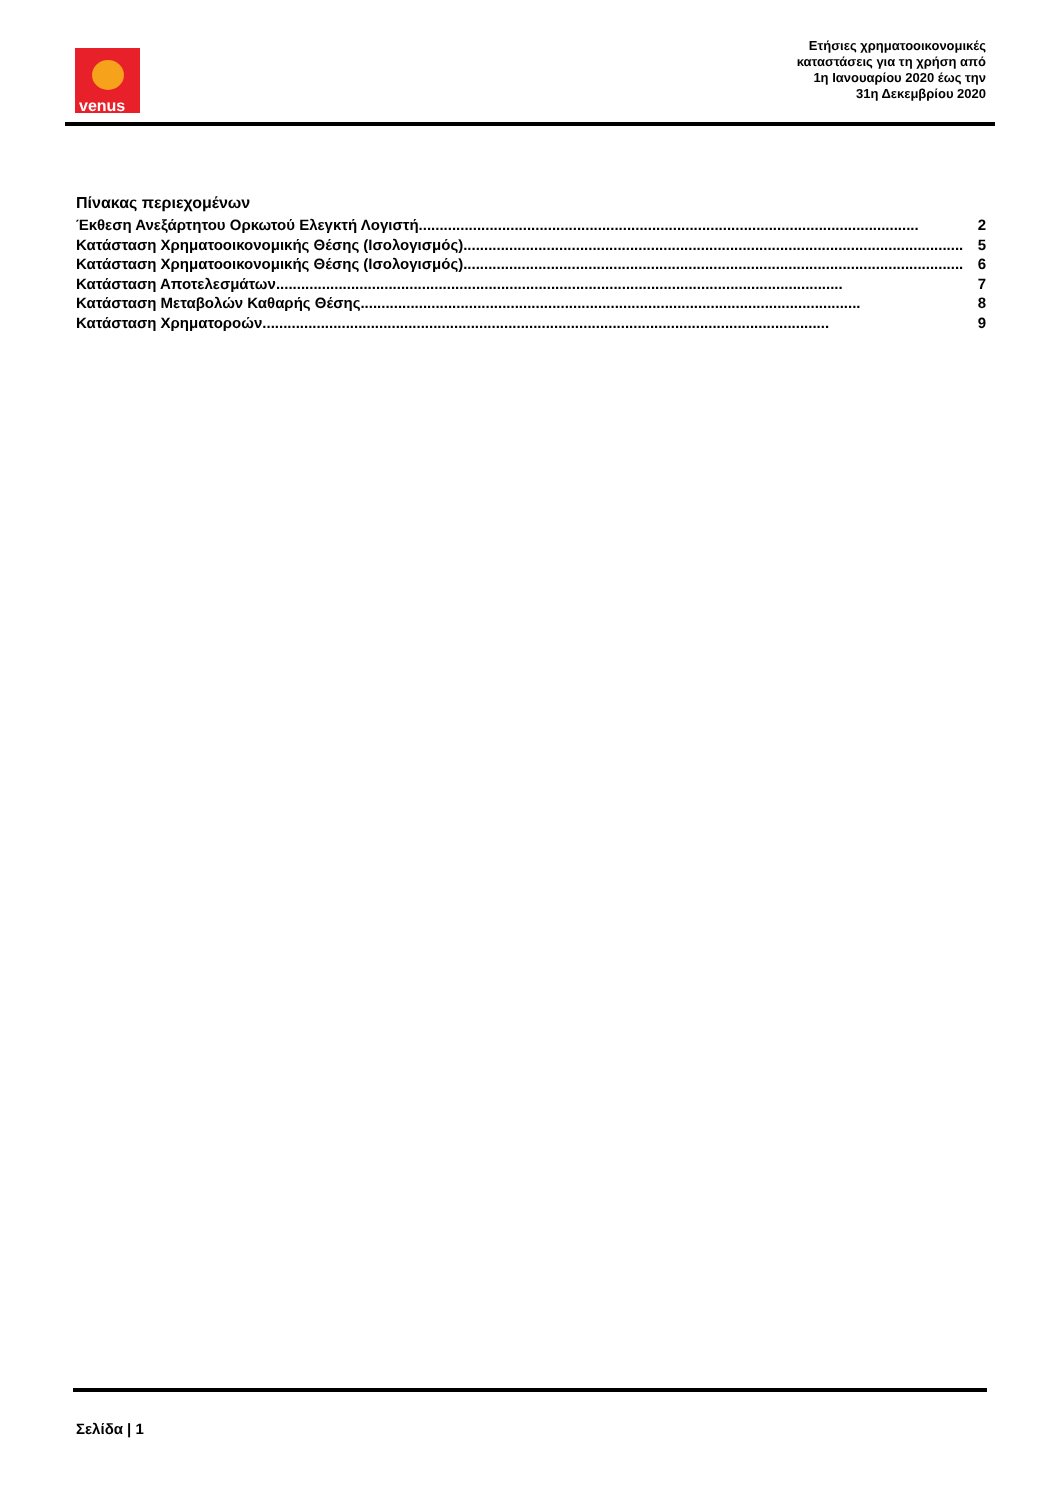venus
Ετήσιες χρηματοοικονομικές
καταστάσεις για τη χρήση από
1η Ιανουαρίου 2020 έως την
31η Δεκεμβρίου 2020
Πίνακας περιεχομένων
Έκθεση Ανεξάρτητου Ορκωτού Ελεγκτή Λογιστή........................................................................................................................ 2
Κατάσταση Χρηματοοικονομικής Θέσης (Ισολογισμός) ........................................................................................................................ 5
Κατάσταση Χρηματοοικονομικής Θέσης (Ισολογισμός) ........................................................................................................................ 6
Κατάσταση Αποτελεσμάτων ........................................................................................................................................ 7
Κατάσταση Μεταβολών Καθαρής Θέσης........................................................................................................................ 8
Κατάσταση Χρηματοροών ........................................................................................................................................ 9
Σελίδα | 1